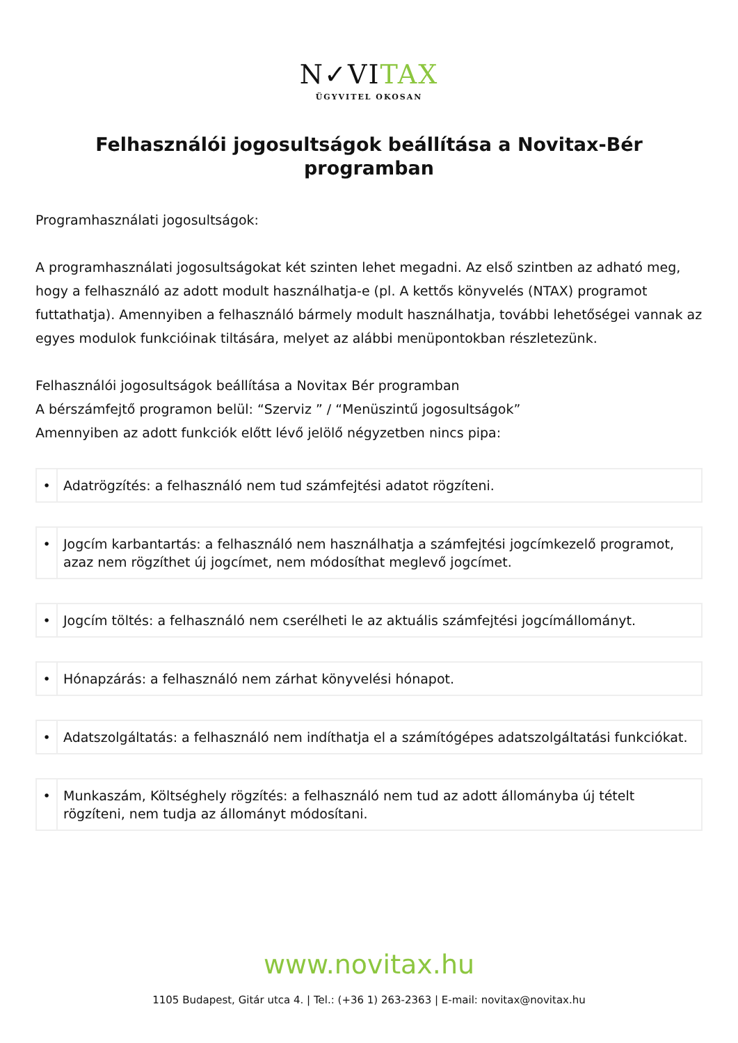N✓VITAX
ÜGYVITEL OKOSAN
Felhasználói jogosultságok beállítása a Novitax-Bér programban
Programhasználati jogosultságok:
A programhasználati jogosultságokat két szinten lehet megadni. Az első szintben az adható meg, hogy a felhasználó az adott modult használhatja-e (pl. A kettős könyvelés (NTAX) programot futtathatja). Amennyiben a felhasználó bármely modult használhatja, további lehetőségei vannak az egyes modulok funkcióinak tiltására, melyet az alábbi menüpontokban részletezünk.
Felhasználói jogosultságok beállítása a Novitax Bér programban
A bérszámfejtő programon belül: “Szerviz ” / “Menüszintű jogosultságok”
Amennyiben az adott funkciók előtt lévő jelölő négyzetben nincs pipa:
| • | Adatrögzítés: a felhasználó nem tud számfejtési adatot rögzíteni. |
| • | Jogcím karbantartás: a felhasználó nem használhatja a számfejtési jogcímkezelő programot, azaz nem rögzíthet új jogcímet, nem módosíthat meglevő jogcímet. |
| • | Jogcím töltés: a felhasználó nem cserélheti le az aktuális számfejtési jogcímállományt. |
| • | Hónapzárás: a felhasználó nem zárhat könyvelési hónapot. |
| • | Adatszolgáltatás: a felhasználó nem indíthatja el a számítógépes adatszolgáltatási funkciókat. |
| • | Munkaszám, Költséghely rögzítés: a felhasználó nem tud az adott állományba új tételt rögzíteni, nem tudja az állományt módosítani. |
www.novitax.hu
1105 Budapest, Gitár utca 4. | Tel.: (+36 1) 263-2363 | E-mail: novitax@novitax.hu